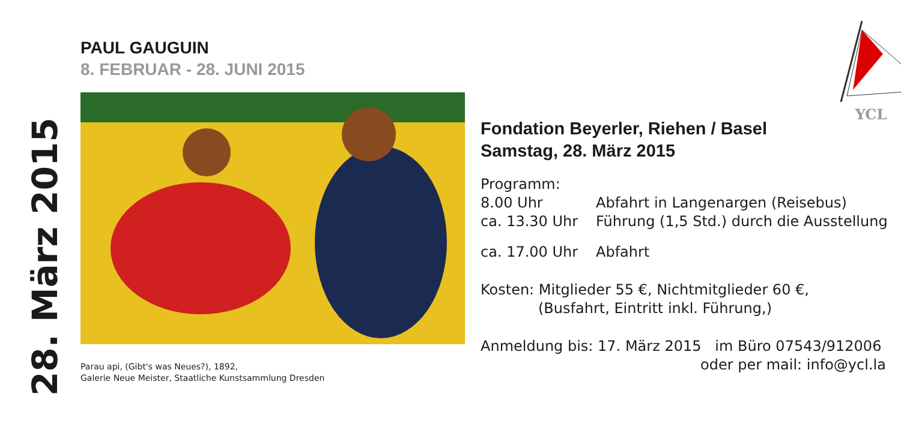28. März 2015
PAUL GAUGUIN
8. FEBRUAR - 28. JUNI 2015
Parau api, (Gibt's was Neues?), 1892,
Galerie Neue Meister, Staatliche Kunstsammlung Dresden
YCL
Fondation Beyerler, Riehen / Basel
Samstag, 28. März 2015
Programm:
8.00 Uhr Abfahrt in Langenargen (Reisebus)
ca. 13.30 Uhr Führung (1,5 Std.) durch die Ausstellung
ca. 17.00 Uhr Abfahrt
Kosten: Mitglieder 55 €, Nichtmitglieder 60 €,
(Busfahrt, Eintritt inkl. Führung,)
Anmeldung bis: 17. März 2015 im Büro 07543/912006
oder per mail: info@ycl.la